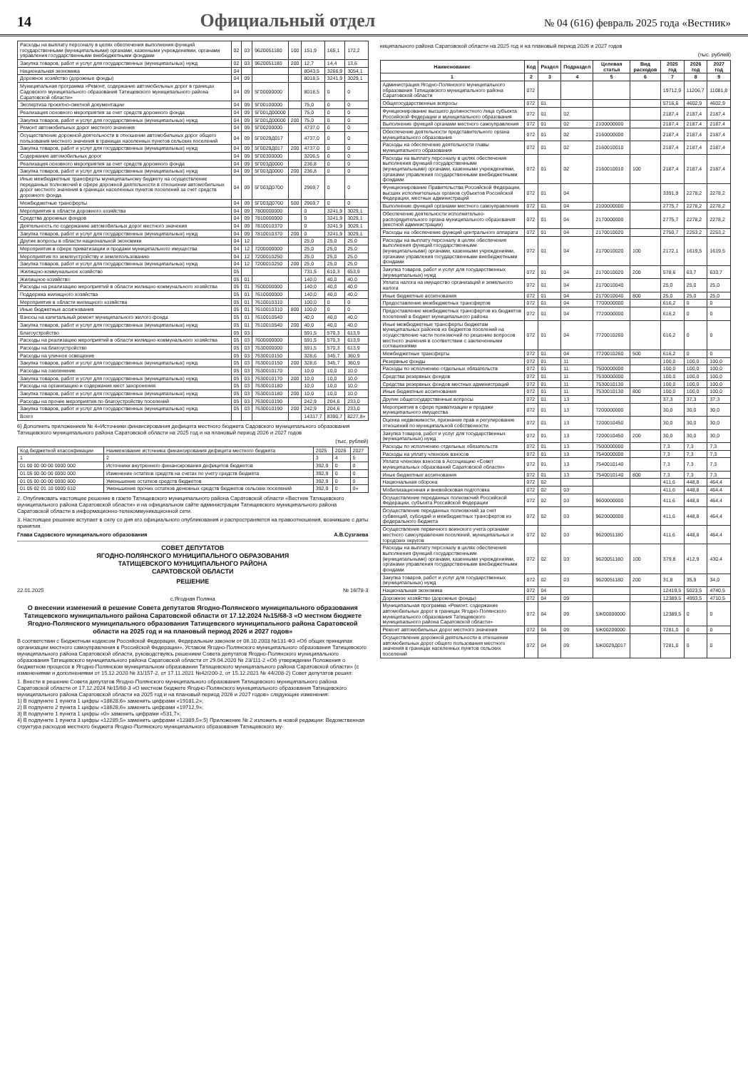14 Официальный отдел № 04 (616) февраль 2025 года «Вестник»
| Расходы на выплату персоналу в целях обеспечения выполнения функций государственными (муниципальными) органами, казенными учреждениями, органами управления государственными внебюджетными фондами | 02 | 03 | 9620051180 | 100 | 151,9 | 165,1 | 172,2 |
| Закупка товаров, работ и услуг для государственных (муниципальных) нужд | 02 | 03 | 9620051180 | 200 | 12,7 | 14,4 | 13,6 |
| Национальная экономика | 04 | | | | 8043,5 | 3266,9 | 3054,1 |
| Дорожное хозяйство (дорожные фонды) | 04 | 09 | | | 8018,5 | 3241,9 | 3029,1 |
| Муниципальная программа «Ремонт, содержание автомобильных дорог в границах Садовского муниципального образования Татищевского муниципального района Саратовской области» | 04 | 09 | 5Г00000000 | | 8018,5 | 0 | 0 |
| Экспертиза проектно-сметной документации | 04 | 09 | 5Г00100000 | | 75,0 | 0 | 0 |
| Реализация основного мероприятия за счет средств дорожного фонда | 04 | 09 | 5Г001Д00000 | | 75,0 | 0 | 0 |
| Закупка товаров, работ и услуг для государственных (муниципальных) нужд | 04 | 09 | 5Г001Д00000 | 200 | 75,0 | 0 | 0 |
| Ремонт автомобильных дорог местного значения | 04 | 09 | 5Г00200000 | | 4737,0 | 0 | 0 |
| Осуществление дорожной деятельности в отношении автомобильных дорог общего пользования местного значения в границах населенных пунктов сельских поселений | 04 | 09 | 5Г0029Д017 | | 4737,0 | 0 | 0 |
| Закупка товаров, работ и услуг для государственных (муниципальных) нужд | 04 | 09 | 5Г0029Д017 | 200 | 4737,0 | 0 | 0 |
| Содержание автомобильных дорог | 04 | 09 | 5Г00300000 | | 3206,5 | 0 | 0 |
| Реализация основного мероприятия за счет средств дорожного фонда | 04 | 09 | 5Г003Д0000 | | 236,8 | 0 | 0 |
| Закупка товаров, работ и услуг для государственных (муниципальных) нужд | 04 | 09 | 5Г003Д0000 | 200 | 236,8 | 0 | 0 |
| Иные межбюджетные трансферты муниципальному бюджету на осуществление переданных полномочий в сфере дорожной деятельности в отношении автомобильных дорог местного значения в границах населенных пунктов поселений за счет средств дорожного фонда | 04 | 09 | 5Г003Д0700 | | 2969,7 | 0 | 0 |
| Межбюджетные трансферты | 04 | 09 | 5Г003Д0700 | 500 | 2969,7 | 0 | 0 |
| Мероприятия в области дорожного хозяйства | 04 | 09 | 7800000000 | | 0 | 3241,9 | 3029,1 |
| Средства дорожных фондов | 04 | 09 | 7810000000 | | 0 | 3241,9 | 3029,1 |
| Деятельность по содержанию автомобильных дорог местного значения | 04 | 09 | 7810010370 | | 0 | 3241,9 | 3029,1 |
| Закупка товаров, работ и услуг для государственных (муниципальных) нужд | 04 | 09 | 7810010370 | 200 | 0 | 3241,9 | 3029,1 |
| Другие вопросы в области национальной экономики | 04 | 12 | | | 25,0 | 25,0 | 25,0 |
| Мероприятия в сфере приватизации и продажи муниципального имущества | 04 | 12 | 7200000000 | | 25,0 | 25,0 | 25,0 |
| Мероприятия по землеустройству и землепользованию | 04 | 12 | 7200010250 | | 25,0 | 25,0 | 25,0 |
| Закупка товаров, работ и услуг для государственных (муниципальных) нужд | 04 | 12 | 7200010250 | 200 | 25,0 | 25,0 | 25,0 |
| Жилищно-коммунальное хозяйство | 05 | | | | 731,5 | 610,3 | 653,9 |
| Жилищное хозяйство | 05 | 01 | | | 140,0 | 40,0 | 40,0 |
| Расходы на реализацию мероприятий в области жилищно-коммунального хозяйства | 05 | 01 | 7600000000 | | 140,0 | 40,0 | 40,0 |
| Поддержка жилищного хозяйства | 05 | 01 | 7610000000 | | 140,0 | 40,0 | 40,0 |
| Мероприятия в области жилищного хозяйства | 05 | 01 | 7610010310 | | 100,0 | 0 | 0 |
| Иные бюджетные ассигнования | 05 | 01 | 7610010310 | 800 | 100,0 | 0 | 0 |
| Взносы на капитальный ремонт муниципального жилого фонда | 05 | 01 | 7610010540 | | 40,0 | 40,0 | 40,0 |
| Закупка товаров, работ и услуг для государственных (муниципальных) нужд | 05 | 01 | 7610010540 | 200 | 40,0 | 40,0 | 40,0 |
| Благоустройство | 05 | 03 | | | 591,5 | 570,3 | 613,9 |
| Расходы на реализацию мероприятий в области жилищно-коммунального хозяйства | 05 | 03 | 7600000000 | | 591,5 | 570,3 | 613,9 |
| Расходы на благоустройство | 05 | 03 | 7630000000 | | 591,5 | 570,3 | 613,9 |
| Расходы на уличное освещение | 05 | 03 | 7630010150 | | 328,6 | 345,7 | 360,9 |
| Закупка товаров, работ и услуг для государственных (муниципальных) нужд | 05 | 03 | 7630010150 | 200 | 328,6 | 345,7 | 360,9 |
| Расходы на озеленение | 05 | 03 | 7630010170 | | 10,0 | 10,0 | 10,0 |
| Закупка товаров, работ и услуг для государственных (муниципальных) нужд | 05 | 03 | 7630010170 | 200 | 10,0 | 10,0 | 10,0 |
| Расходы на организацию и содержание мест захоронения | 05 | 03 | 7630010180 | | 10,0 | 10,0 | 10,0 |
| Закупка товаров, работ и услуг для государственных (муниципальных) нужд | 05 | 03 | 7630010180 | 200 | 10,0 | 10,0 | 10,0 |
| Расходы на прочие мероприятия по благоустройству поселений | 05 | 03 | 7630010190 | | 242,9 | 204,6 | 233,0 |
| Закупка товаров, работ и услуг для государственных (муниципальных) нужд | 05 | 03 | 7630010190 | 200 | 242,9 | 204,6 | 233,0 |
| Всего | | | | | 14317,7 | 8390,7 | 8227,8» |
6) Дополнить приложением № 4«Источники финансирования дефицита местного бюджета Садовского муниципального образования Татищевского муниципального района Саратовской области на 2025 год и на плановый период 2026 и 2027 годов
(тыс. рублей)
| Код бюджетной классификации | Наименование источника финансирования дефицита местного бюджета | 2025 | 2026 | 2027 |
| 1 | 2 | 3 | 4 | 5 |
| 01 00 00 00 00 0000 000 | Источники внутреннего финансирования дефицитов бюджетов | 392,9 | 0 | 0 |
| 01 05 00 00 00 0000 000 | Изменение остатков средств на счетах по учету средств бюджета | 392,9 | 0 | 0 |
| 01 05 00 00 00 0000 600 | Уменьшение остатков средств бюджетов | 392,9 | 0 | 0 |
| 01 05 02 01 10 0000 610 | Уменьшение прочих остатков денежных средств бюджетов сельских поселений | 392,9 | 0 | 0» |
2. Опубликовать настоящее решение в газете Татищевского муниципального района Саратовской области «Вестник Татищевского муниципального района Саратовской области» и на официальном сайте администрации Татищевского муниципального района Саратовской области в информационно-телекоммуникационной сети.
3. Настоящее решение вступает в силу со дня его официального опубликования и распространяется на правоотношения, возникшие с даты принятия.
Глава Садовского муниципального образования А.В.Сузгаева
СОВЕТ ДЕПУТАТОВ
ЯГОДНО-ПОЛЯНСКОГО МУНИЦИПАЛЬНОГО ОБРАЗОВАНИЯ
ТАТИЩЕВСКОГО МУНИЦИПАЛЬНОГО РАЙОНА
САРАТОВСКОЙ ОБЛАСТИ
РЕШЕНИЕ
22.01.2025 № 16/78-3
с.Ягодная Поляна
О внесении изменений в решение Совета депутатов Ягодно-Полянского муниципального образования Татищевского муниципального района Саратовской области от 17.12.2024 №15/68-3 «О местном бюджете Ягодно-Полянского муниципального образования Татищевского муниципального района Саратовской области на 2025 год и на плановый период 2026 и 2027 годов»
В соответствии с Бюджетным кодексом Российской Федерации, Федеральным законом от 06.10.2003 №131-ФЗ «Об общих принципах организации местного самоуправления в Российской Федерации», Уставом Ягодно-Полянского муниципального образования Татищевского муниципального района Саратовской области, руководствуясь решением Совета депутатов Ягодно-Полянского муниципального образования Татищевского муниципального района Саратовской области от 29.04.2020 № 23/111-2 «Об утверждении Положения о бюджетном процессе в Ягодно-Полянском муниципальном образовании Татищевского муниципального района Саратовской области» (с изменениями и дополнениями от 15.12.2020 № 31/157-2, от 17.11.2021 №42/200-2, от 15.12.2021 № 44/208-2) Совет депутатов решил:
1. Внести в решение Совета депутатов Ягодно-Полянского муниципального образования Татищевского муниципального района Саратовской области от 17.12.2024 №15/68-3 «О местном бюджете Ягодно-Полянского муниципального образования Татищевского муниципального района Саратовской области на 2025 год и на плановый период 2026 и 2027 годов» следующие изменения:
1) В подпункте 1 пункта 1 цифры «18628,6» заменить цифрами «19181,2»;
2) В подпункте 2 пункта 1 цифры «18628,6» заменить цифрами «19712,9»;
3) В подпункте 1 пункта 1 цифры «0» заменить цифрами «531,7»;
4) В подпункте 1 пункта 3 цифры «12289,5» заменить цифрами «12389,5»;5) Приложение № 2 изложить в новой редакции: Ведомственная структура расходов местного бюджета Ягодно-Полянского муниципального образования Татищевского му-
ниципального района Саратовской области на 2025 год и на плановый период 2026 и 2027 годов
(тыс. рублей)
| Наименование | Код | Раздел | Подраздел | Целевая статья | Вид расходов | 2025 год | 2026 год | 2027 год |
| --- | --- | --- | --- | --- | --- | --- | --- | --- |
| 1 | 2 | 3 | 4 | 5 | 6 | 7 | 8 | 9 |
| Администрация Ягодно-Полянского муниципального образования Татищевского муниципального района Саратовской области | 072 | | | | | 19712,9 | 11206,7 | 11081,8 |
| Общегосударственные вопросы | 072 | 01 | | | | 5716,6 | 4602,9 | 4602,9 |
| Функционирование высшего должностного лица субъекта Российской Федерации и муниципального образования | 072 | 01 | 02 | | | 2187,4 | 2187,4 | 2187,4 |
| Выполнение функций органами местного самоуправления | 072 | 01 | 02 | 2100000000 | | 2187,4 | 2187,4 | 2187,4 |
| Обеспечение деятельности представительного органа муниципального образования | 072 | 01 | 02 | 2160000000 | | 2187,4 | 2187,4 | 2187,4 |
| Расходы на обеспечение деятельности главы муниципального образования | 072 | 01 | 02 | 2160010010 | | 2187,4 | 2187,4 | 2187,4 |
| Расходы на выплату персоналу в целях обеспечения выполнения функций государственными (муниципальными) органами, казенными учреждениями, органами управления государственными внебюджетными фондами | 072 | 01 | 02 | 2160010010 | 100 | 2187,4 | 2187,4 | 2187,4 |
| Функционирование Правительства Российской Федерации, высших исполнительных органов субъектов Российской Федерации, местных администраций | 072 | 01 | 04 | | | 3391,9 | 2278,2 | 2278,2 |
| Выполнение функций органами местного самоуправления | 072 | 01 | 04 | 2100000000 | | 2775,7 | 2278,2 | 2278,2 |
| Обеспечение деятельности исполнительно-распорядительного органа муниципального образования (местной администрации) | 072 | 01 | 04 | 2170000000 | | 2775,7 | 2278,2 | 2278,2 |
| Расходы на обеспечение функций центрального аппарата | 072 | 01 | 04 | 2170010020 | | 2750,7 | 2253,2 | 2253,2 |
| Расходы на выплату персоналу в целях обеспечения выполнения функций государственными (муниципальными) органами, казенными учреждениями, органами управления государственными внебюджетными фондами | 072 | 01 | 04 | 2170010020 | 100 | 2172,1 | 1619,5 | 1619,5 |
| Закупка товаров, работ и услуг для государственных (муниципальных) нужд | 072 | 01 | 04 | 2170010020 | 200 | 578,6 | 63,7 | 633,7 |
| Уплата налога на имущество организаций и земельного налога | 072 | 01 | 04 | 2170010040 | | 25,0 | 25,0 | 25,0 |
| Иные бюджетные ассигнования | 072 | 01 | 04 | 2170010040 | 800 | 25,0 | 25,0 | 25,0 |
| Предоставление межбюджетных трансфертов | 072 | 01 | 04 | 7700000000 | | 616,2 | 0 | 0 |
| Предоставление межбюджетных трансфертов из бюджетов поселений в бюджет муниципального района | 072 | 01 | 04 | 7720000000 | | 616,2 | 0 | 0 |
| Иные межбюджетные трансферты бюджетам муниципальных районов из бюджетов поселений на осуществление части полномочий по решению вопросов местного значения в соответствии с заключенными соглашениями | 072 | 01 | 04 | 7720010260 | | 616,2 | 0 | 0 |
| Межбюджетные трансферты | 072 | 01 | 04 | 7720010260 | 500 | 616,2 | 0 | 0 |
| Резервные фонды | 072 | 01 | 11 | | | 100,0 | 100,0 | 100,0 |
| Расходы по исполнению отдельных обязательств | 072 | 01 | 11 | 7500000000 | | 100,0 | 100,0 | 100,0 |
| Средства резервных фондов | 072 | 01 | 11 | 7530000000 | | 100,0 | 100,0 | 100,0 |
| Средства резервных фондов местных администраций | 072 | 01 | 11 | 7530010130 | | 100,0 | 100,0 | 100,0 |
| Иные бюджетные ассигнования | 072 | 01 | 11 | 7530010130 | 800 | 100,0 | 100,0 | 100,0 |
| Другие общегосударственные вопросы | 072 | 01 | 13 | | | 37,3 | 37,3 | 37,3 |
| Мероприятия в сфере приватизации и продажи муниципального имущества | 072 | 01 | 13 | 7200000000 | | 30,0 | 30,0 | 30,0 |
| Оценка недвижимости, признание прав и регулирование отношений по муниципальной собственности | 072 | 01 | 13 | 7200010450 | | 30,0 | 30,0 | 30,0 |
| Закупка товаров, работ и услуг для государственных (муниципальных) нужд | 072 | 01 | 13 | 7200010450 | 200 | 30,0 | 30,0 | 30,0 |
| Расходы по исполнению отдельных обязательств | 072 | 01 | 13 | 7500000000 | | 7,3 | 7,3 | 7,3 |
| Расходы на уплату членских взносов | 072 | 01 | 13 | 7540000000 | | 7,3 | 7,3 | 7,3 |
| Уплата членских взносов в Ассоциацию «Совет муниципальных образований Саратовской области» | 072 | 01 | 13 | 7540010140 | | 7,3 | 7,3 | 7,3 |
| Иные бюджетные ассигнования | 072 | 01 | 13 | 7540010140 | 800 | 7,3 | 7,3 | 7,3 |
| Национальная оборона | 072 | 02 | | | | 411,6 | 448,8 | 464,4 |
| Мобилизационная и вневойсковая подготовка | 072 | 02 | 03 | | | 411,6 | 448,8 | 464,4 |
| Осуществление переданных полномочий Российской Федерации, субъекта Российской Федерации | 072 | 02 | 03 | 9600000000 | | 411,6 | 448,8 | 464,4 |
| Осуществление переданных полномочий за счет субвенций, субсидий и межбюджетных трансфертов из федерального бюджета | 072 | 02 | 03 | 9620000000 | | 411,6 | 448,8 | 464,4 |
| Осуществление первичного воинского учета органами местного самоуправления поселений, муниципальных и городских округов | 072 | 02 | 03 | 9620051180 | | 411,6 | 448,8 | 464,4 |
| Расходы на выплату персоналу в целях обеспечения выполнения функций государственными (муниципальными) органами, казенными учреждениями, органами управления государственными внебюджетными фондами | 072 | 02 | 03 | 9620051180 | 100 | 379,8 | 412,9 | 430,4 |
| Закупка товаров, работ и услуг для государственных (муниципальных) нужд | 072 | 02 | 03 | 9620051180 | 200 | 31,8 | 35,9 | 34,0 |
| Национальная экономика | 072 | 04 | | | | 12419,5 | 5023,5 | 4740,5 |
| Дорожное хозяйство (дорожные фонды) | 072 | 04 | 09 | | | 12389,5 | 4993,5 | 4710,5 |
| Муниципальная программа «Ремонт, содержание автомобильных дорог в границах Ягодно-Полянского муниципального образования Татищевского муниципального района Саратовской области» | 072 | 04 | 09 | 5Ж00000000 | | 12389,5 | 0 | 0 |
| Ремонт автомобильных дорог местного значения | 072 | 04 | 09 | 5Ж00200000 | | 7281,0 | 0 | 0 |
| Осуществление дорожной деятельности в отношении автомобильных дорог общего пользования местного значения в границах населенных пунктов сельских поселений | 072 | 04 | 09 | 5Ж0029Д017 | | 7281,0 | 0 | 0 |